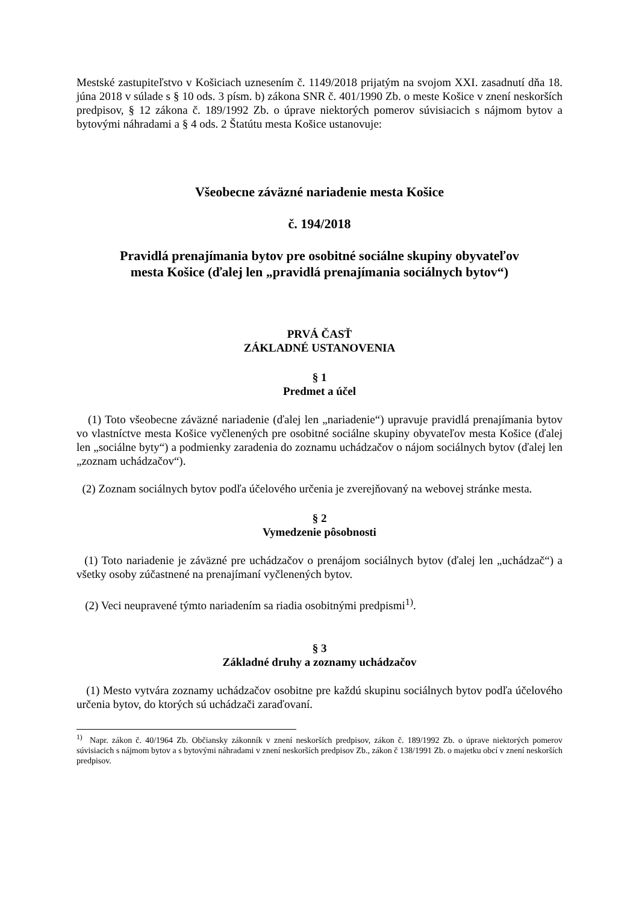Mestské zastupiteľstvo v Košiciach uznesením č. 1149/2018 prijatým na svojom XXI. zasadnutí dňa 18. júna 2018 v súlade s § 10 ods. 3 písm. b) zákona SNR č. 401/1990 Zb. o meste Košice v znení neskorších predpisov, § 12 zákona č. 189/1992 Zb. o úprave niektorých pomerov súvisiacich s nájmom bytov a bytovými náhradami a § 4 ods. 2 Štatútu mesta Košice ustanovuje:
Všeobecne záväzné nariadenie mesta Košice
č. 194/2018
Pravidlá prenajímania bytov pre osobitné sociálne skupiny obyvateľov
mesta Košice (ďalej len „pravidlá prenajímania sociálnych bytov“)
PRVÁ ČASŤ
ZÁKLADNÉ USTANOVENIA
§ 1
Predmet a účel
(1) Toto všeobecne záväzné nariadenie (ďalej len „nariadenie“) upravuje pravidlá prenajímania bytov vo vlastníctve mesta Košice vyčlenených pre osobitné sociálne skupiny obyvateľov mesta Košice (ďalej len „sociálne byty“) a podmienky zaradenia do zoznamu uchádzačov o nájom sociálnych bytov (ďalej len „zoznam uchádzačov“).
(2) Zoznam sociálnych bytov podľa účelového určenia je zverejňovaný na webovej stránke mesta.
§ 2
Vymedzenie pôsobnosti
(1) Toto nariadenie je záväzné pre uchádzačov o prenájom sociálnych bytov (ďalej len „uchádzač“) a všetky osoby zúčastnené na prenajímaní vyčlenených bytov.
(2) Veci neupravené týmto nariadením sa riadia osobitnými predpismi<sup>1)</sup>.
§ 3
Základné druhy a zoznamy uchádzačov
(1) Mesto vytvára zoznamy uchádzačov osobitne pre každú skupinu sociálnych bytov podľa účelového určenia bytov, do ktorých sú uchádzači zaraďovaní.
<sup>1)</sup> Napr. zákon č. 40/1964 Zb. Občiansky zákonník v znení neskorších predpisov, zákon č. 189/1992 Zb. o úprave niektorých pomerov súvisiacich s nájmom bytov a s bytovými náhradami v znení neskorších predpisov Zb., zákon č 138/1991 Zb. o majetku obcí v znení neskorších predpisov.